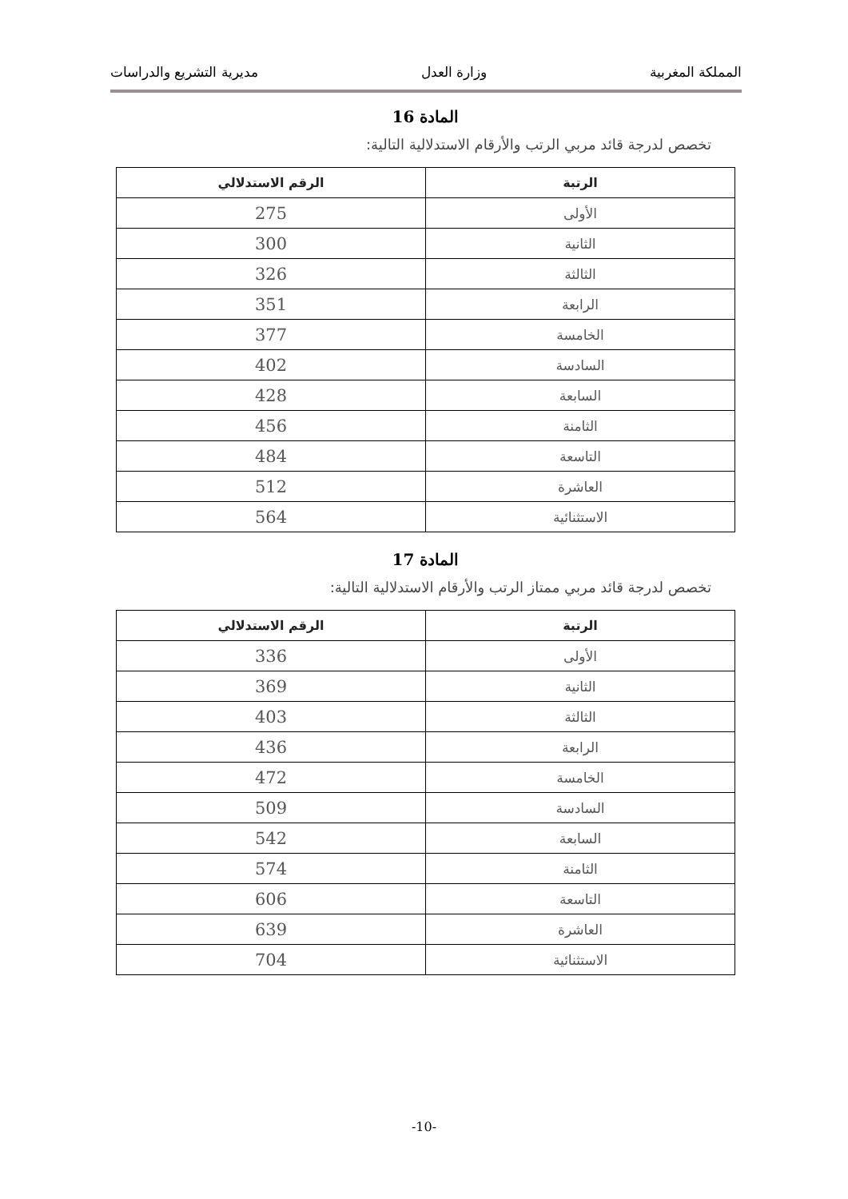المملكة المغربية وزارة العدل مديرية التشريع والدراسات
المادة 16
تخصص لدرجة قائد مربي الرتب والأرقام الاستدلالية التالية:
| الرتبة | الرقم الاستدلالي |
| --- | --- |
| الأولى | 275 |
| الثانية | 300 |
| الثالثة | 326 |
| الرابعة | 351 |
| الخامسة | 377 |
| السادسة | 402 |
| السابعة | 428 |
| الثامنة | 456 |
| التاسعة | 484 |
| العاشرة | 512 |
| الاستثنائية | 564 |
المادة 17
تخصص لدرجة قائد مربي ممتاز الرتب والأرقام الاستدلالية التالية:
| الرتبة | الرقم الاستدلالي |
| --- | --- |
| الأولى | 336 |
| الثانية | 369 |
| الثالثة | 403 |
| الرابعة | 436 |
| الخامسة | 472 |
| السادسة | 509 |
| السابعة | 542 |
| الثامنة | 574 |
| التاسعة | 606 |
| العاشرة | 639 |
| الاستثنائية | 704 |
-10-